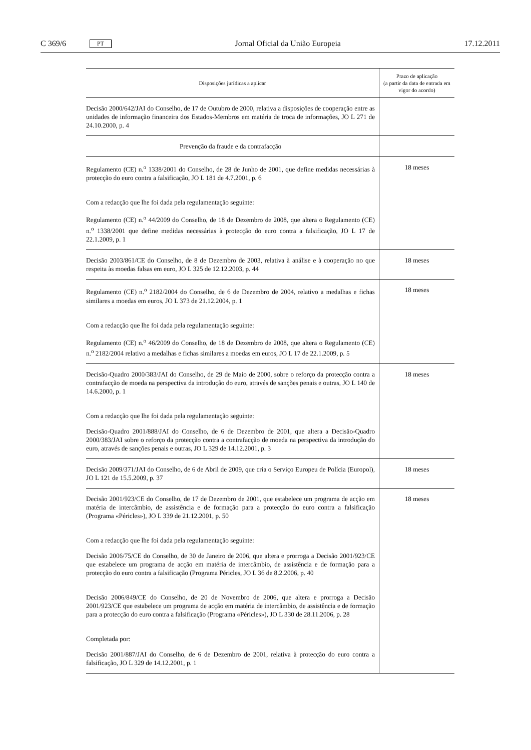C 369/6 PT Jornal Oficial da União Europeia 17.12.2011
| Disposições jurídicas a aplicar | Prazo de aplicação (a partir da data de entrada em vigor do acordo) |
| --- | --- |
| Decisão 2000/642/JAI do Conselho, de 17 de Outubro de 2000, relativa a disposições de cooperação entre as unidades de informação financeira dos Estados-Membros em matéria de troca de informações, JO L 271 de 24.10.2000, p. 4 | |
| Prevenção da fraude e da contrafacção | |
| Regulamento (CE) n.<sup>o</sup> 1338/2001 do Conselho, de 28 de Junho de 2001, que define medidas necessárias à protecção do euro contra a falsificação, JO L 181 de 4.7.2001, p. 6 Com a redacção que lhe foi dada pela regulamentação seguinte: Regulamento (CE) n.<sup>o</sup> 44/2009 do Conselho, de 18 de Dezembro de 2008, que altera o Regulamento (CE) n.<sup>o</sup> 1338/2001 que define medidas necessárias à protecção do euro contra a falsificação, JO L 17 de 22.1.2009, p. 1 | 18 meses |
| Decisão 2003/861/CE do Conselho, de 8 de Dezembro de 2003, relativa à análise e à cooperação no que respeita às moedas falsas em euro, JO L 325 de 12.12.2003, p. 44 | 18 meses |
| Regulamento (CE) n.<sup>o</sup> 2182/2004 do Conselho, de 6 de Dezembro de 2004, relativo a medalhas e fichas similares a moedas em euros, JO L 373 de 21.12.2004, p. 1 Com a redacção que lhe foi dada pela regulamentação seguinte: Regulamento (CE) n.<sup>o</sup> 46/2009 do Conselho, de 18 de Dezembro de 2008, que altera o Regulamento (CE) n.<sup>o</sup> 2182/2004 relativo a medalhas e fichas similares a moedas em euros, JO L 17 de 22.1.2009, p. 5 | 18 meses |
| Decisão-Quadro 2000/383/JAI do Conselho, de 29 de Maio de 2000, sobre o reforço da protecção contra a contrafacção de moeda na perspectiva da introdução do euro, através de sanções penais e outras, JO L 140 de 14.6.2000, p. 1 Com a redacção que lhe foi dada pela regulamentação seguinte: Decisão-Quadro 2001/888/JAI do Conselho, de 6 de Dezembro de 2001, que altera a Decisão-Quadro 2000/383/JAI sobre o reforço da protecção contra a contrafacção de moeda na perspectiva da introdução do euro, através de sanções penais e outras, JO L 329 de 14.12.2001, p. 3 | 18 meses |
| Decisão 2009/371/JAI do Conselho, de 6 de Abril de 2009, que cria o Serviço Europeu de Polícia (Europol), JO L 121 de 15.5.2009, p. 37 | 18 meses |
| Decisão 2001/923/CE do Conselho, de 17 de Dezembro de 2001, que estabelece um programa de acção em matéria de intercâmbio, de assistência e de formação para a protecção do euro contra a falsificação (Programa «Péricles»), JO L 339 de 21.12.2001, p. 50 Com a redacção que lhe foi dada pela regulamentação seguinte: Decisão 2006/75/CE do Conselho, de 30 de Janeiro de 2006, que altera e prorroga a Decisão 2001/923/CE que estabelece um programa de acção em matéria de intercâmbio, de assistência e de formação para a protecção do euro contra a falsificação (Programa Péricles, JO L 36 de 8.2.2006, p. 40 Decisão 2006/849/CE do Conselho, de 20 de Novembro de 2006, que altera e prorroga a Decisão 2001/923/CE que estabelece um programa de acção em matéria de intercâmbio, de assistência e de formação para a protecção do euro contra a falsificação (Programa «Péricles»), JO L 330 de 28.11.2006, p. 28 Completada por: Decisão 2001/887/JAI do Conselho, de 6 de Dezembro de 2001, relativa à protecção do euro contra a falsificação, JO L 329 de 14.12.2001, p. 1 | 18 meses |